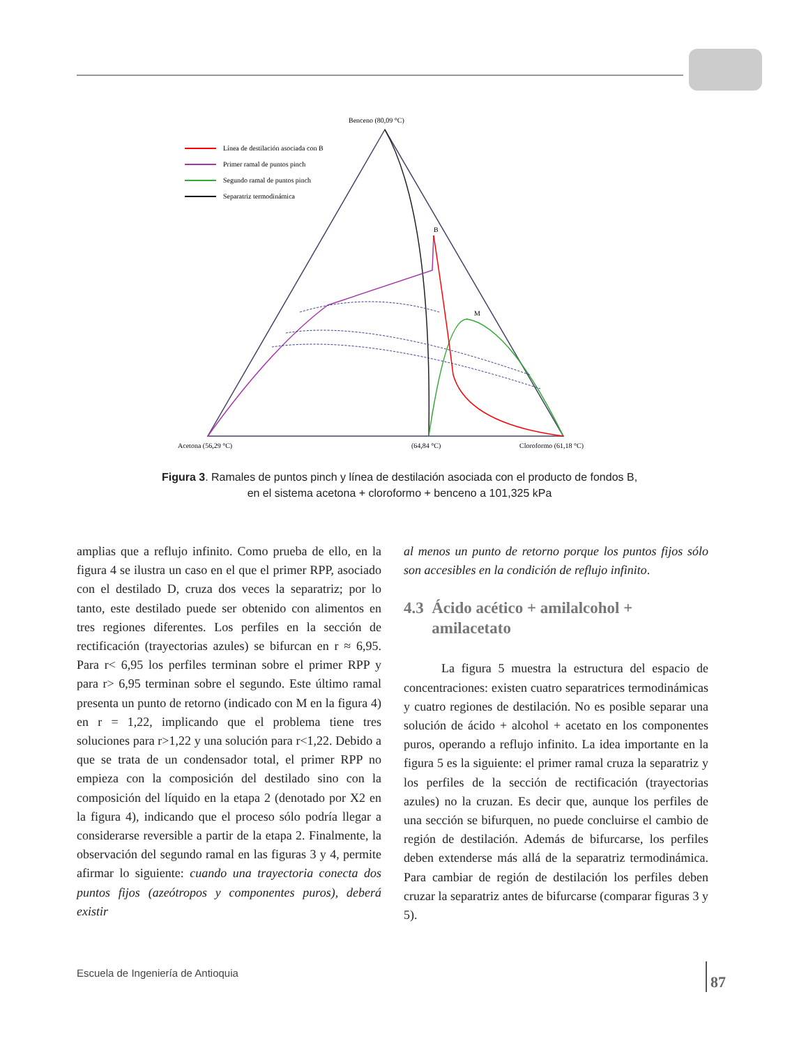Benceno (80,09 °C)
Línea de destilación asociada con B
Primer ramal de puntos pinch
Segundo ramal de puntos pinch
Separatriz termodinámica
B
M
Acetona (56,29 °C)
(64,84 °C)
Cloroformo (61,18 °C)
Figura 3. Ramales de puntos pinch y línea de destilación asociada con el producto de fondos B,
en el sistema acetona + cloroformo + benceno a 101,325 kPa
amplias que a reflujo infinito. Como prueba de ello, en la figura 4 se ilustra un caso en el que el primer RPP, asociado con el destilado D, cruza dos veces la separatriz; por lo tanto, este destilado puede ser obtenido con alimentos en tres regiones diferentes. Los perfiles en la sección de rectificación (trayectorias azules) se bifurcan en r ≈ 6,95. Para r< 6,95 los perfiles terminan sobre el primer RPP y para r> 6,95 terminan sobre el segundo. Este último ramal presenta un punto de retorno (indicado con M en la figura 4) en r = 1,22, implicando que el problema tiene tres soluciones para r>1,22 y una solución para r<1,22. Debido a que se trata de un condensador total, el primer RPP no empieza con la composición del destilado sino con la composición del líquido en la etapa 2 (denotado por X2 en la figura 4), indicando que el proceso sólo podría llegar a considerarse reversible a partir de la etapa 2. Finalmente, la observación del segundo ramal en las figuras 3 y 4, permite afirmar lo siguiente: cuando una trayectoria conecta dos puntos fijos (azeótropos y componentes puros), deberá existir
al menos un punto de retorno porque los puntos fijos sólo son accesibles en la condición de reflujo infinito.
4.3 Ácido acético + amilalcohol +
amilacetato
La figura 5 muestra la estructura del espacio de concentraciones: existen cuatro separatrices termodinámicas y cuatro regiones de destilación. No es posible separar una solución de ácido + alcohol + acetato en los componentes puros, operando a reflujo infinito. La idea importante en la figura 5 es la siguiente: el primer ramal cruza la separatriz y los perfiles de la sección de rectificación (trayectorias azules) no la cruzan. Es decir que, aunque los perfiles de una sección se bifurquen, no puede concluirse el cambio de región de destilación. Además de bifurcarse, los perfiles deben extenderse más allá de la separatriz termodinámica. Para cambiar de región de destilación los perfiles deben cruzar la separatriz antes de bifurcarse (comparar figuras 3 y 5).
Escuela de Ingeniería de Antioquia
87